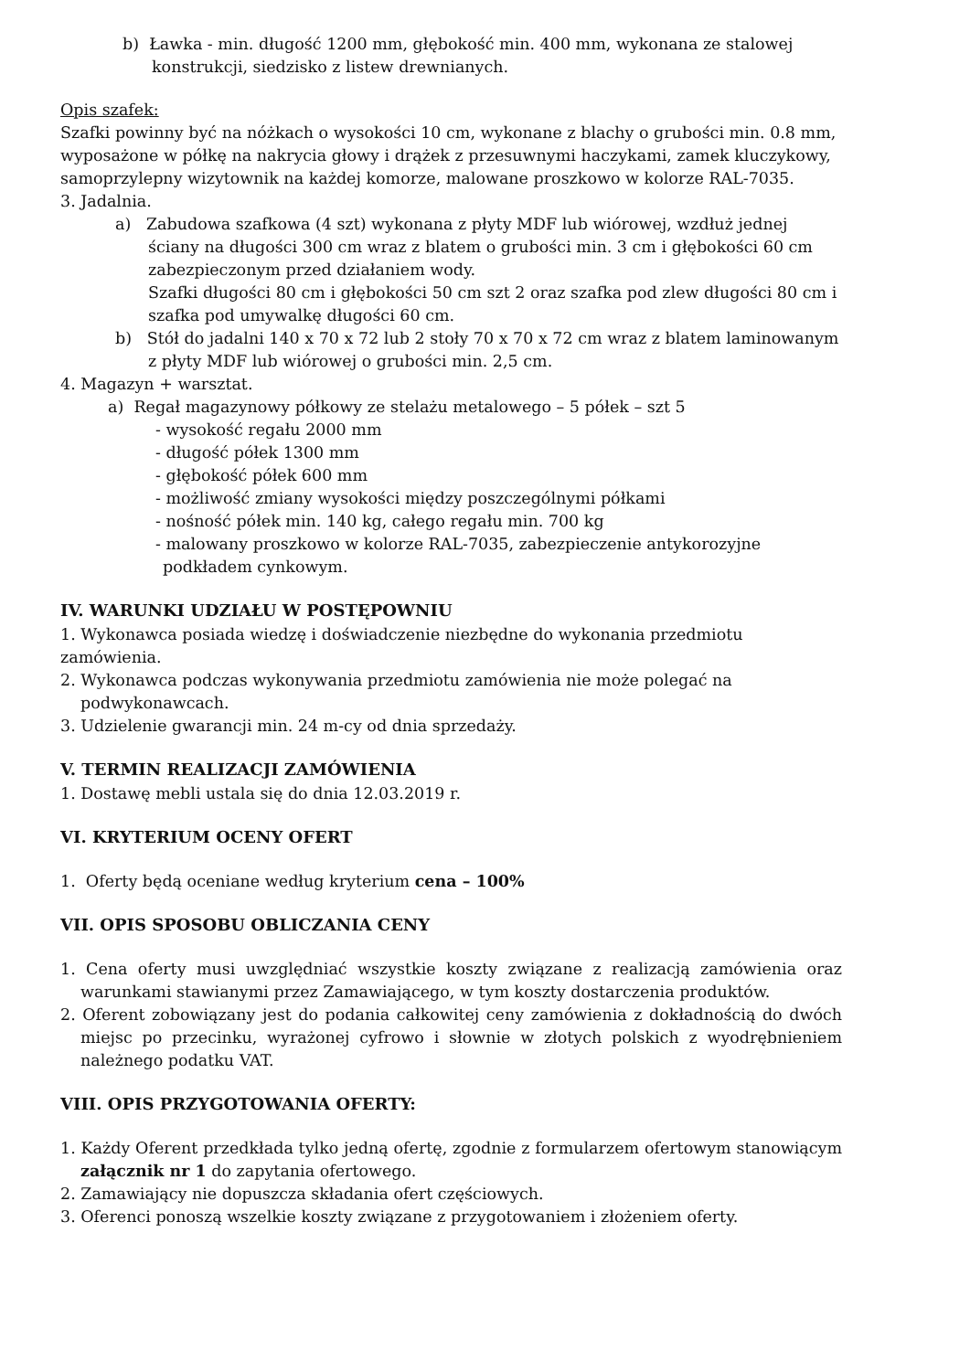b) Ławka - min. długość 1200 mm, głębokość min. 400 mm, wykonana ze stalowej konstrukcji, siedzisko z listew drewnianych.
Opis szafek:
Szafki powinny być na nóżkach o wysokości 10 cm, wykonane z blachy o grubości min. 0.8 mm, wyposażone w półkę na nakrycia głowy i drążek z przesuwnymi haczykami, zamek kluczykowy, samoprzylepny wizytownik na każdej komorze, malowane proszkowo w kolorze RAL-7035.
3. Jadalnia.
a) Zabudowa szafkowa (4 szt) wykonana z płyty MDF lub wiórowej, wzdłuż jednej ściany na długości 300 cm wraz z blatem o grubości min. 3 cm i głębokości 60 cm zabezpieczonym przed działaniem wody.
Szafki długości 80 cm i głębokości 50 cm szt 2 oraz szafka pod zlew długości 80 cm i szafka pod umywalkę długości 60 cm.
b) Stół do jadalni 140 x 70 x 72 lub 2 stoły 70 x 70 x 72 cm wraz z blatem laminowanym z płyty MDF lub wiórowej o grubości min. 2,5 cm.
4. Magazyn + warsztat.
a) Regał magazynowy półkowy ze stelażu metalowego – 5 półek – szt 5
- wysokość regału 2000 mm
- długość półek 1300 mm
- głębokość półek 600 mm
- możliwość zmiany wysokości między poszczególnymi półkami
- nośność półek min. 140 kg, całego regału min. 700 kg
- malowany proszkowo w kolorze RAL-7035, zabezpieczenie antykorozyjne
podkładem cynkowym.
IV. WARUNKI UDZIAŁU W POSTĘPOWNIU
1. Wykonawca posiada wiedzę i doświadczenie niezbędne do wykonania przedmiotu zamówienia.
2. Wykonawca podczas wykonywania przedmiotu zamówienia nie może polegać na podwykonawcach.
3. Udzielenie gwarancji min. 24 m-cy od dnia sprzedaży.
V. TERMIN REALIZACJI ZAMÓWIENIA
1. Dostawę mebli ustala się do dnia 12.03.2019 r.
VI. KRYTERIUM OCENY OFERT
1. Oferty będą oceniane według kryterium cena – 100%
VII. OPIS SPOSOBU OBLICZANIA CENY
1. Cena oferty musi uwzględniać wszystkie koszty związane z realizacją zamówienia oraz warunkami stawianymi przez Zamawiającego, w tym koszty dostarczenia produktów.
2. Oferent zobowiązany jest do podania całkowitej ceny zamówienia z dokładnością do dwóch miejsc po przecinku, wyrażonej cyfrowo i słownie w złotych polskich z wyodrębnieniem należnego podatku VAT.
VIII. OPIS PRZYGOTOWANIA OFERTY:
1. Każdy Oferent przedkłada tylko jedną ofertę, zgodnie z formularzem ofertowym stanowiącym załącznik nr 1 do zapytania ofertowego.
2. Zamawiający nie dopuszcza składania ofert częściowych.
3. Oferenci ponoszą wszelkie koszty związane z przygotowaniem i złożeniem oferty.